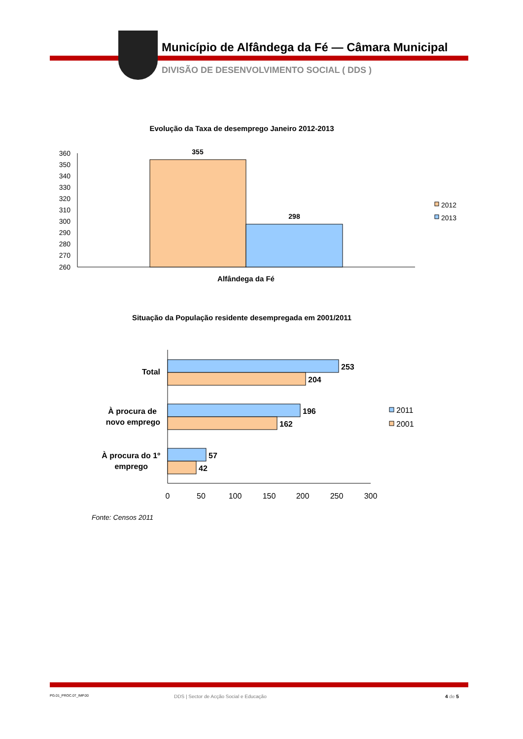Município de Alfândega da Fé — Câmara Municipal
DIVISÃO DE DESENVOLVIMENTO SOCIAL ( DDS )
Evolução da Taxa de desemprego Janeiro 2012-2013
360
350
340
330
320
310
300
290
280
270
260
355
298
Alfândega da Fé
2012
2013
253
204
196
162
57
42
Total
À procura de
novo emprego
À procura do 1º
emprego
0
50
100
150
200
250
300
2011
2001
Fonte: Censos 2011
Situação da População residente desempregada em 2001/2011
PG.01_PROC.07_IMP.00
DDS | Sector de Acção Social e Educação
4 de 5